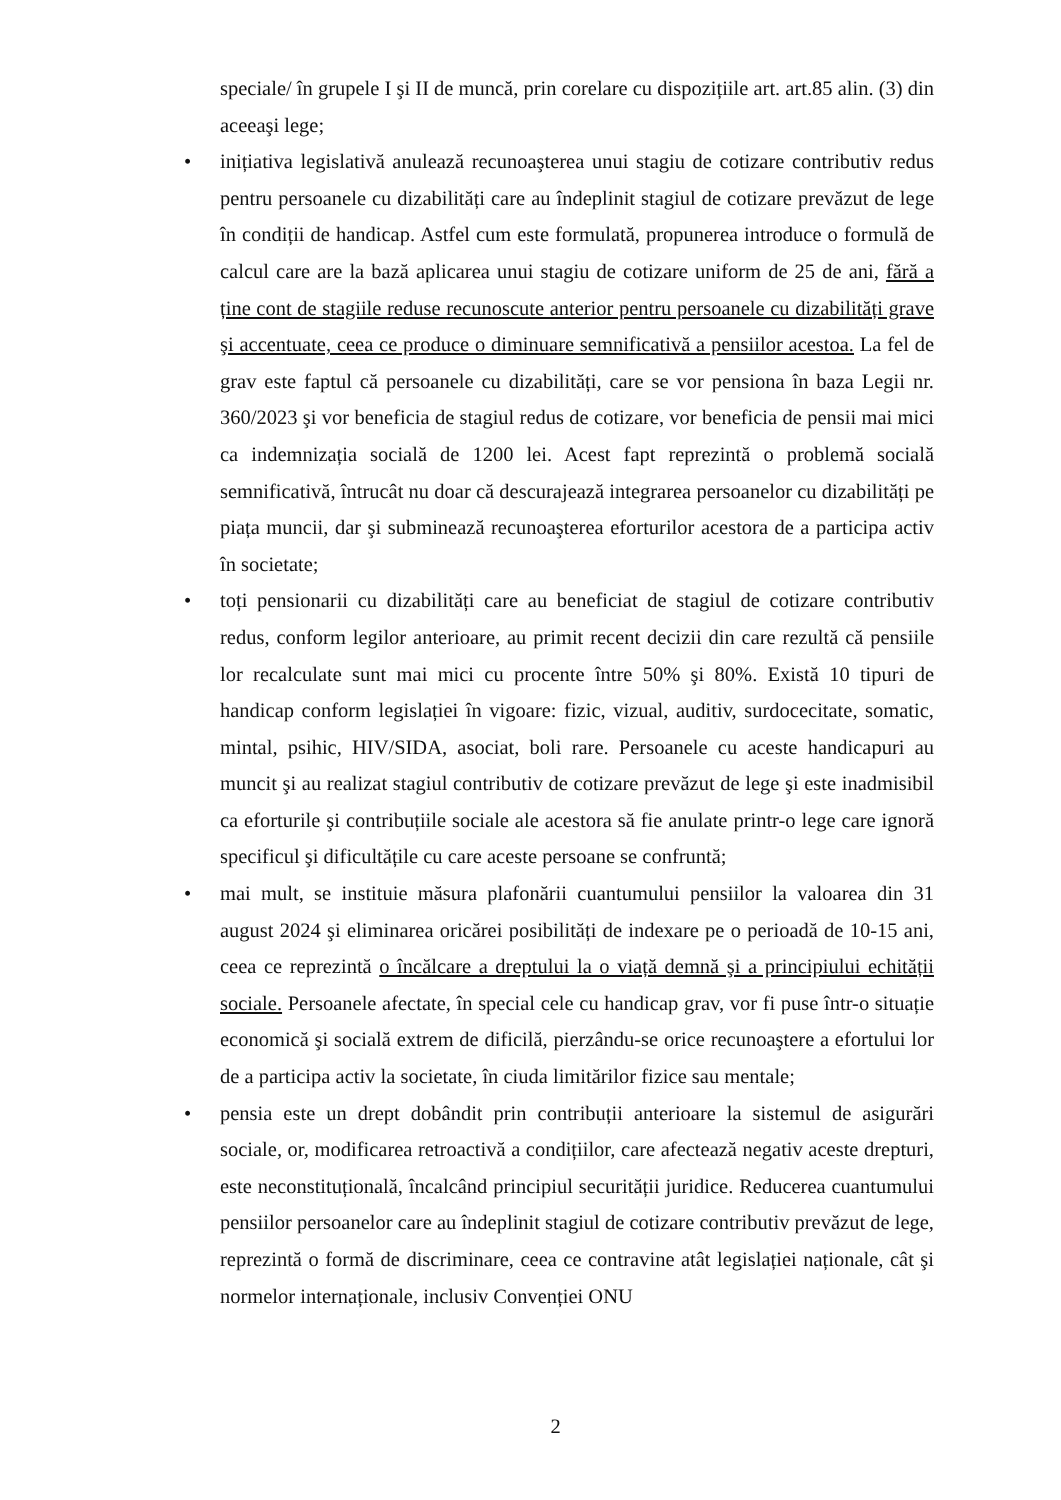speciale/ în grupele I şi II de muncă, prin corelare cu dispozițiile art. art.85 alin. (3) din aceeaşi lege;
• inițiativa legislativă anulează recunoaşterea unui stagiu de cotizare contributiv redus pentru persoanele cu dizabilități care au îndeplinit stagiul de cotizare prevăzut de lege în condiții de handicap. Astfel cum este formulată, propunerea introduce o formulă de calcul care are la bază aplicarea unui stagiu de cotizare uniform de 25 de ani, fără a ține cont de stagiile reduse recunoscute anterior pentru persoanele cu dizabilități grave şi accentuate, ceea ce produce o diminuare semnificativă a pensiilor acestoa. La fel de grav este faptul că persoanele cu dizabilități, care se vor pensiona în baza Legii nr. 360/2023 şi vor beneficia de stagiul redus de cotizare, vor beneficia de pensii mai mici ca indemnizația socială de 1200 lei. Acest fapt reprezintă o problemă socială semnificativă, întrucât nu doar că descurajează integrarea persoanelor cu dizabilități pe piața muncii, dar şi subminează recunoaşterea eforturilor acestora de a participa activ în societate;
• toți pensionarii cu dizabilități care au beneficiat de stagiul de cotizare contributiv redus, conform legilor anterioare, au primit recent decizii din care rezultă că pensiile lor recalculate sunt mai mici cu procente între 50% şi 80%. Există 10 tipuri de handicap conform legislației în vigoare: fizic, vizual, auditiv, surdocecitate, somatic, mintal, psihic, HIV/SIDA, asociat, boli rare. Persoanele cu aceste handicapuri au muncit şi au realizat stagiul contributiv de cotizare prevăzut de lege şi este inadmisibil ca eforturile şi contribuțiile sociale ale acestora să fie anulate printr-o lege care ignoră specificul şi dificultățile cu care aceste persoane se confruntă;
• mai mult, se instituie măsura plafonării cuantumului pensiilor la valoarea din 31 august 2024 şi eliminarea oricărei posibilități de indexare pe o perioadă de 10-15 ani, ceea ce reprezintă o încălcare a dreptului la o viață demnă şi a principiului echității sociale. Persoanele afectate, în special cele cu handicap grav, vor fi puse într-o situație economică şi socială extrem de dificilă, pierzându-se orice recunoaştere a efortului lor de a participa activ la societate, în ciuda limitărilor fizice sau mentale;
• pensia este un drept dobândit prin contribuții anterioare la sistemul de asigurări sociale, or, modificarea retroactivă a condițiilor, care afectează negativ aceste drepturi, este neconstituțională, încalcând principiul securității juridice. Reducerea cuantumului pensiilor persoanelor care au îndeplinit stagiul de cotizare contributiv prevăzut de lege, reprezintă o formă de discriminare, ceea ce contravine atât legislației naționale, cât şi normelor internaționale, inclusiv Convenției ONU
2